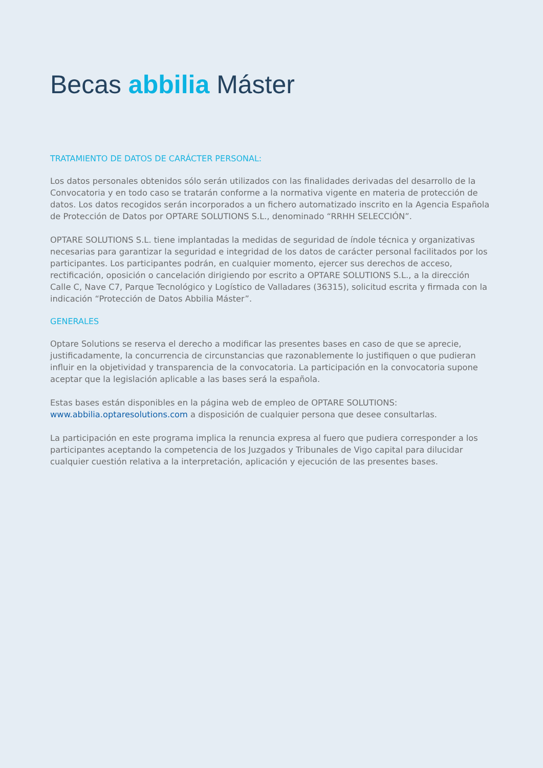Becas abbilia Máster
TRATAMIENTO DE DATOS DE CARÁCTER PERSONAL:
Los datos personales obtenidos sólo serán utilizados con las finalidades derivadas del desarrollo de la Convocatoria y en todo caso se tratarán conforme a la normativa vigente en materia de protección de datos. Los datos recogidos serán incorporados a un fichero automatizado inscrito en la Agencia Española de Protección de Datos por OPTARE SOLUTIONS S.L., denominado “RRHH SELECCIÓN”.
OPTARE SOLUTIONS S.L. tiene implantadas la medidas de seguridad de índole técnica y organizativas necesarias para garantizar la seguridad e integridad de los datos de carácter personal facilitados por los participantes. Los participantes podrán, en cualquier momento, ejercer sus derechos de acceso, rectificación, oposición o cancelación dirigiendo por escrito a OPTARE SOLUTIONS S.L., a la dirección Calle C, Nave C7, Parque Tecnológico y Logístico de Valladares (36315), solicitud escrita y firmada con la indicación “Protección de Datos Abbilia Máster”.
GENERALES
Optare Solutions se reserva el derecho a modificar las presentes bases en caso de que se aprecie, justificadamente, la concurrencia de circunstancias que razonablemente lo justifiquen o que pudieran influir en la objetividad y transparencia de la convocatoria. La participación en la convocatoria supone aceptar que la legislación aplicable a las bases será la española.
Estas bases están disponibles en la página web de empleo de OPTARE SOLUTIONS:
www.abbilia.optaresolutions.com a disposición de cualquier persona que desee consultarlas.
La participación en este programa implica la renuncia expresa al fuero que pudiera corresponder a los participantes aceptando la competencia de los Juzgados y Tribunales de Vigo capital para dilucidar cualquier cuestión relativa a la interpretación, aplicación y ejecución de las presentes bases.